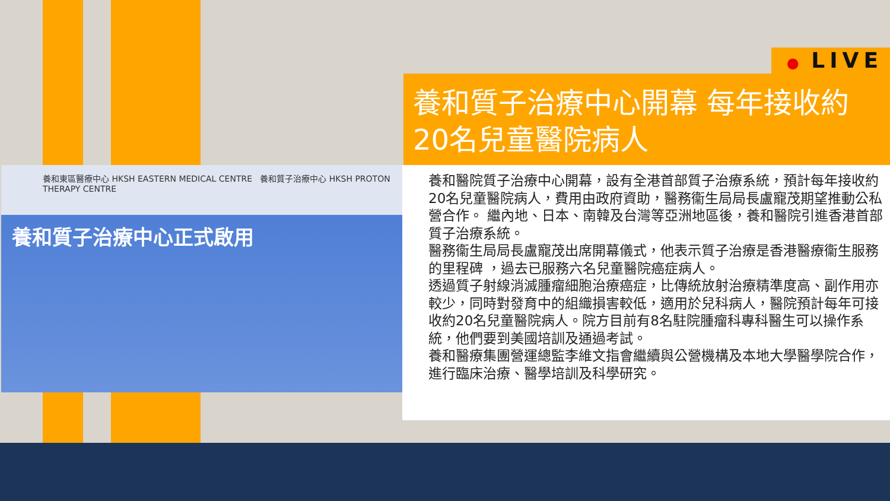養和東區醫療中心 HKSH EASTERN MEDICAL CENTRE 養和質子治療中心 HKSH PROTON THERAPY CENTRE
養和質子治療中心正式啟用
● LIVE
養和質子治療中心開幕 每年接收約20名兒童醫院病人
養和醫院質子治療中心開幕，設有全港首部質子治療系統，預計每年接收約20名兒童醫院病人，費用由政府資助，醫務衞生局局長盧寵茂期望推動公私營合作。 繼內地、日本、南韓及台灣等亞洲地區後，養和醫院引進香港首部質子治療系統。
醫務衞生局局長盧寵茂出席開幕儀式，他表示質子治療是香港醫療衞生服務的里程碑 ，過去已服務六名兒童醫院癌症病人。
透過質子射線消滅腫瘤細胞治療癌症，比傳統放射治療精準度高、副作用亦較少，同時對發育中的組織損害較低，適用於兒科病人，醫院預計每年可接收約20名兒童醫院病人。院方目前有8名駐院腫瘤科專科醫生可以操作系統，他們要到美國培訓及通過考試。
養和醫療集團營運總監李維文指會繼續與公營機構及本地大學醫學院合作，進行臨床治療、醫學培訓及科學研究。